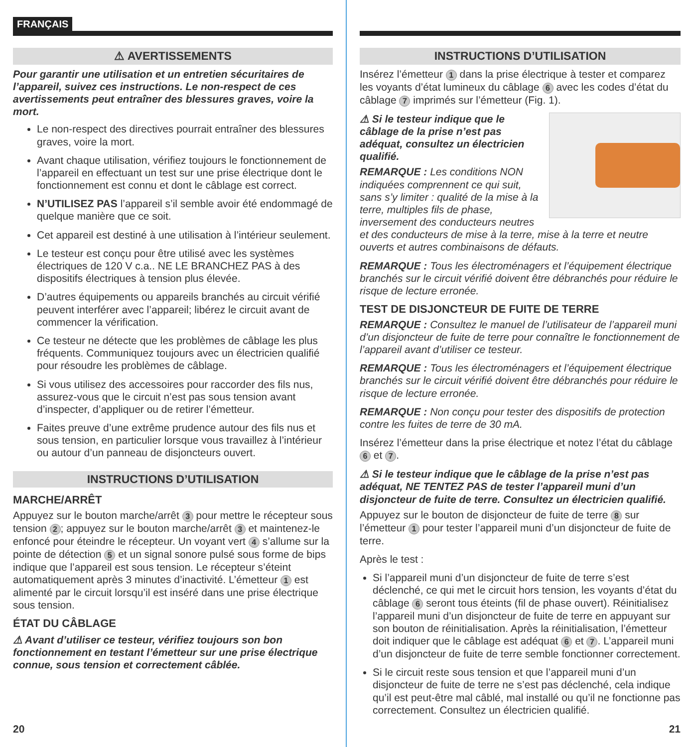FRANÇAIS
⚠ AVERTISSEMENTS
Pour garantir une utilisation et un entretien sécuritaires de l’appareil, suivez ces instructions. Le non-respect de ces avertissements peut entraîner des blessures graves, voire la mort.
Le non-respect des directives pourrait entraîner des blessures graves, voire la mort.
Avant chaque utilisation, vérifiez toujours le fonctionnement de l’appareil en effectuant un test sur une prise électrique dont le fonctionnement est connu et dont le câblage est correct.
N’UTILISEZ PAS l’appareil s’il semble avoir été endommagé de quelque manière que ce soit.
Cet appareil est destiné à une utilisation à l’intérieur seulement.
Le testeur est conçu pour être utilisé avec les systèmes électriques de 120 V c.a.. NE LE BRANCHEZ PAS à des dispositifs électriques à tension plus élevée.
D’autres équipements ou appareils branchés au circuit vérifié peuvent interférer avec l’appareil; libérez le circuit avant de commencer la vérification.
Ce testeur ne détecte que les problèmes de câblage les plus fréquents. Communiquez toujours avec un électricien qualifié pour résoudre les problèmes de câblage.
Si vous utilisez des accessoires pour raccorder des fils nus, assurez-vous que le circuit n’est pas sous tension avant d’inspecter, d’appliquer ou de retirer l’émetteur.
Faites preuve d’une extrême prudence autour des fils nus et sous tension, en particulier lorsque vous travaillez à l’intérieur ou autour d’un panneau de disjoncteurs ouvert.
INSTRUCTIONS D’UTILISATION
MARCHE/ARRÊT
Appuyez sur le bouton marche/arrêt 3 pour mettre le récepteur sous tension 2; appuyez sur le bouton marche/arrêt 3 et maintenez-le enfoncé pour éteindre le récepteur. Un voyant vert 4 s’allume sur la pointe de détection 5 et un signal sonore pulsé sous forme de bips indique que l’appareil est sous tension. Le récepteur s’éteint automatiquement après 3 minutes d’inactivité. L’émetteur 1 est alimenté par le circuit lorsqu’il est inséré dans une prise électrique sous tension.
ÉTAT DU CÂBLAGE
⚠ Avant d’utiliser ce testeur, vérifiez toujours son bon fonctionnement en testant l’émetteur sur une prise électrique connue, sous tension et correctement câblée.
20
INSTRUCTIONS D’UTILISATION
Insérez l’émetteur 1 dans la prise électrique à tester et comparez les voyants d’état lumineux du câblage 6 avec les codes d’état du câblage 7 imprimés sur l’émetteur (Fig. 1).
⚠ Si le testeur indique que le câblage de la prise n’est pas adéquat, consultez un électricien qualifié.
REMARQUE : Les conditions NON indiquées comprennent ce qui suit, sans s’y limiter : qualité de la mise à la terre, multiples fils de phase, inversement des conducteurs neutres et des conducteurs de mise à la terre, mise à la terre et neutre ouverts et autres combinaisons de défauts.
REMARQUE : Tous les électroménagers et l’équipement électrique branchés sur le circuit vérifié doivent être débranchés pour réduire le risque de lecture erronée.
TEST DE DISJONCTEUR DE FUITE DE TERRE
REMARQUE : Consultez le manuel de l’utilisateur de l’appareil muni d’un disjoncteur de fuite de terre pour connaître le fonctionnement de l’appareil avant d’utiliser ce testeur.
REMARQUE : Tous les électroménagers et l’équipement électrique branchés sur le circuit vérifié doivent être débranchés pour réduire le risque de lecture erronée.
REMARQUE : Non conçu pour tester des dispositifs de protection contre les fuites de terre de 30 mA.
Insérez l’émetteur dans la prise électrique et notez l’état du câblage 6 et 7.
⚠ Si le testeur indique que le câblage de la prise n’est pas adéquat, NE TENTEZ PAS de tester l’appareil muni d’un disjoncteur de fuite de terre. Consultez un électricien qualifié.
Appuyez sur le bouton de disjoncteur de fuite de terre 8 sur l’émetteur 1 pour tester l’appareil muni d’un disjoncteur de fuite de terre.
Après le test :
Si l’appareil muni d’un disjoncteur de fuite de terre s’est déclenché, ce qui met le circuit hors tension, les voyants d’état du câblage 6 seront tous éteints (fil de phase ouvert). Réinitialisez l’appareil muni d’un disjoncteur de fuite de terre en appuyant sur son bouton de réinitialisation. Après la réinitialisation, l’émetteur doit indiquer que le câblage est adéquat 6 et 7. L’appareil muni d’un disjoncteur de fuite de terre semble fonctionner correctement.
Si le circuit reste sous tension et que l’appareil muni d’un disjoncteur de fuite de terre ne s’est pas déclenché, cela indique qu’il est peut-être mal câblé, mal installé ou qu’il ne fonctionne pas correctement. Consultez un électricien qualifié.
21